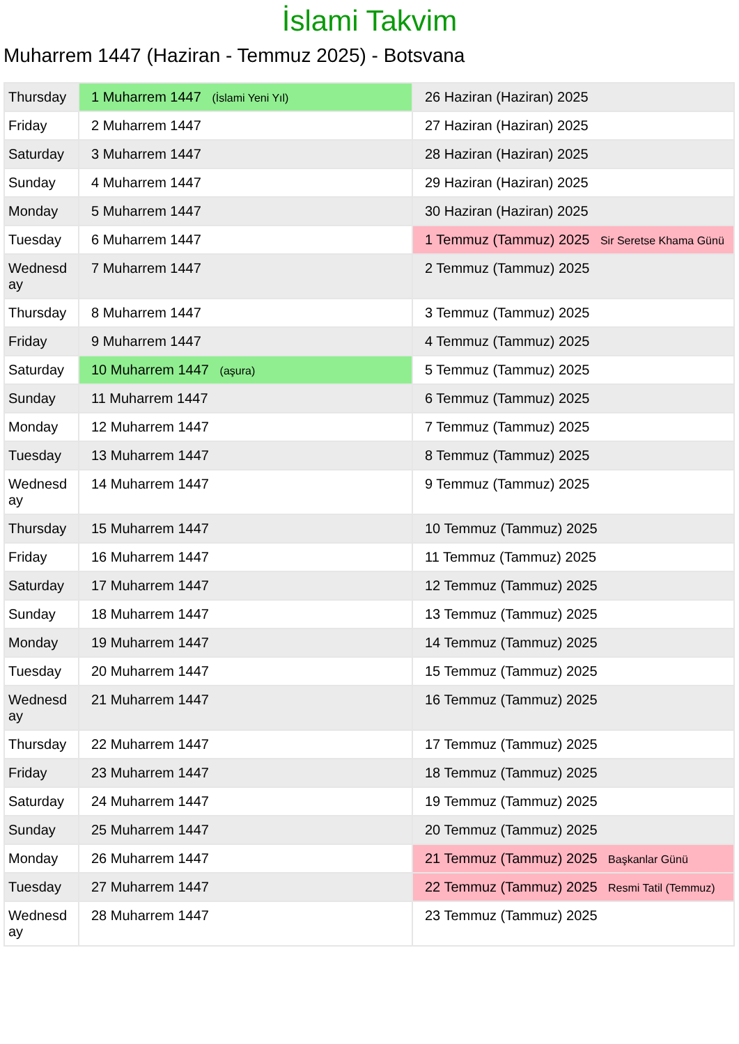İslami Takvim
Muharrem 1447 (Haziran - Temmuz 2025) - Botsvana
| Thursday | 1 Muharrem 1447 (İslami Yeni Yıl) | 26 Haziran (Haziran) 2025 |
| Friday | 2 Muharrem 1447 | 27 Haziran (Haziran) 2025 |
| Saturday | 3 Muharrem 1447 | 28 Haziran (Haziran) 2025 |
| Sunday | 4 Muharrem 1447 | 29 Haziran (Haziran) 2025 |
| Monday | 5 Muharrem 1447 | 30 Haziran (Haziran) 2025 |
| Tuesday | 6 Muharrem 1447 | 1 Temmuz (Tammuz) 2025 Sir Seretse Khama Günü |
| Wednesday | 7 Muharrem 1447 | 2 Temmuz (Tammuz) 2025 |
| Thursday | 8 Muharrem 1447 | 3 Temmuz (Tammuz) 2025 |
| Friday | 9 Muharrem 1447 | 4 Temmuz (Tammuz) 2025 |
| Saturday | 10 Muharrem 1447 (aşura) | 5 Temmuz (Tammuz) 2025 |
| Sunday | 11 Muharrem 1447 | 6 Temmuz (Tammuz) 2025 |
| Monday | 12 Muharrem 1447 | 7 Temmuz (Tammuz) 2025 |
| Tuesday | 13 Muharrem 1447 | 8 Temmuz (Tammuz) 2025 |
| Wednesday | 14 Muharrem 1447 | 9 Temmuz (Tammuz) 2025 |
| Thursday | 15 Muharrem 1447 | 10 Temmuz (Tammuz) 2025 |
| Friday | 16 Muharrem 1447 | 11 Temmuz (Tammuz) 2025 |
| Saturday | 17 Muharrem 1447 | 12 Temmuz (Tammuz) 2025 |
| Sunday | 18 Muharrem 1447 | 13 Temmuz (Tammuz) 2025 |
| Monday | 19 Muharrem 1447 | 14 Temmuz (Tammuz) 2025 |
| Tuesday | 20 Muharrem 1447 | 15 Temmuz (Tammuz) 2025 |
| Wednesday | 21 Muharrem 1447 | 16 Temmuz (Tammuz) 2025 |
| Thursday | 22 Muharrem 1447 | 17 Temmuz (Tammuz) 2025 |
| Friday | 23 Muharrem 1447 | 18 Temmuz (Tammuz) 2025 |
| Saturday | 24 Muharrem 1447 | 19 Temmuz (Tammuz) 2025 |
| Sunday | 25 Muharrem 1447 | 20 Temmuz (Tammuz) 2025 |
| Monday | 26 Muharrem 1447 | 21 Temmuz (Tammuz) 2025 Başkanlar Günü |
| Tuesday | 27 Muharrem 1447 | 22 Temmuz (Tammuz) 2025 Resmi Tatil (Temmuz) |
| Wednesday | 28 Muharrem 1447 | 23 Temmuz (Tammuz) 2025 |